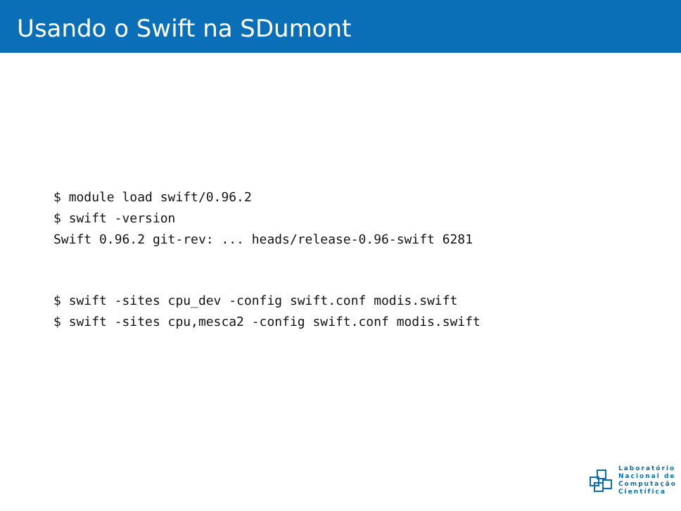Usando o Swift na SDumont
$ module load swift/0.96.2
$ swift -version
Swift 0.96.2 git-rev: ... heads/release-0.96-swift 6281
$ swift -sites cpu_dev -config swift.conf modis.swift
$ swift -sites cpu,mesca2 -config swift.conf modis.swift
Laboratório
Nacional de
Computação
Científica